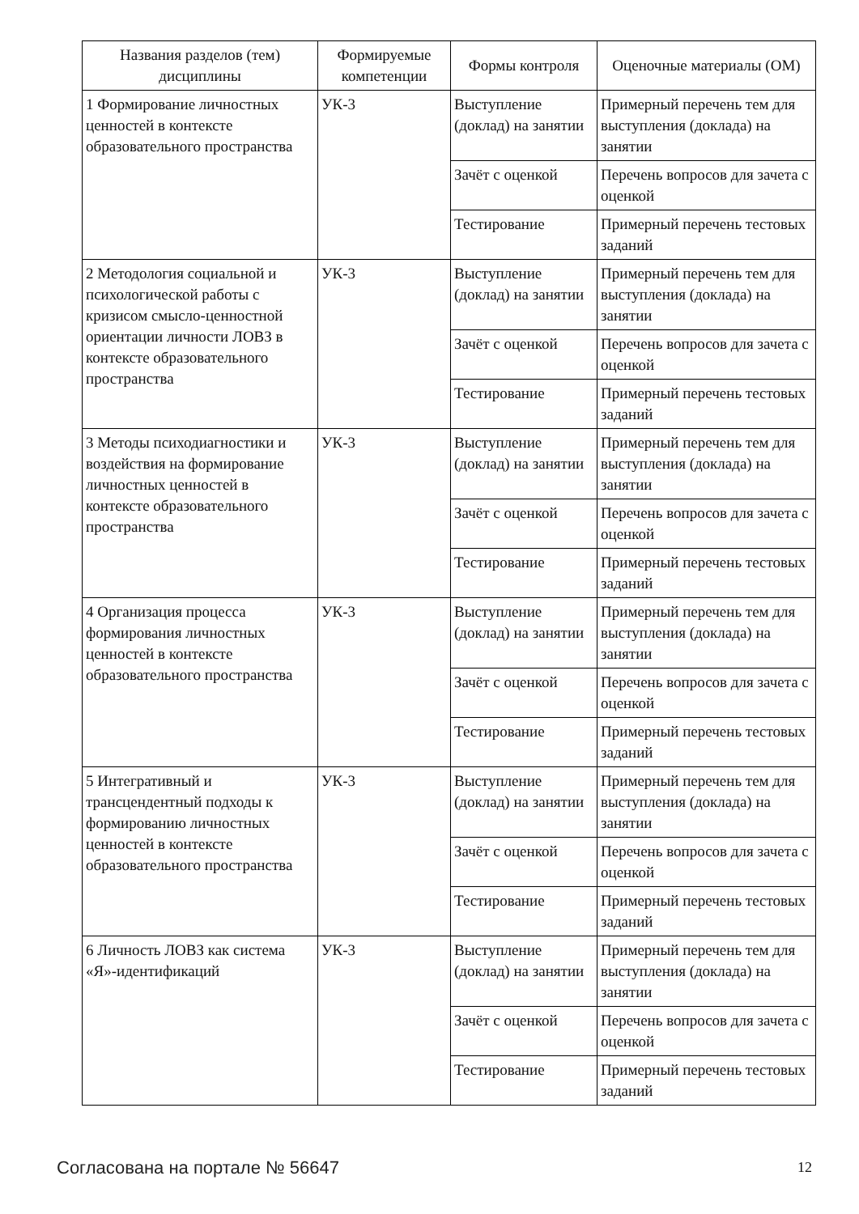| Названия разделов (тем) дисциплины | Формируемые компетенции | Формы контроля | Оценочные материалы (ОМ) |
| --- | --- | --- | --- |
| 1 Формирование личностных ценностей в контексте образовательного пространства | УК-3 | Выступление (доклад) на занятии | Примерный перечень тем для выступления (доклада) на занятии |
| | | Зачёт с оценкой | Перечень вопросов для зачета с оценкой |
| | | Тестирование | Примерный перечень тестовых заданий |
| 2 Методология социальной и психологической работы с кризисом смысло-ценностной ориентации личности ЛОВЗ в контексте образовательного пространства | УК-3 | Выступление (доклад) на занятии | Примерный перечень тем для выступления (доклада) на занятии |
| | | Зачёт с оценкой | Перечень вопросов для зачета с оценкой |
| | | Тестирование | Примерный перечень тестовых заданий |
| 3 Методы психодиагностики и воздействия на формирование личностных ценностей в контексте образовательного пространства | УК-3 | Выступление (доклад) на занятии | Примерный перечень тем для выступления (доклада) на занятии |
| | | Зачёт с оценкой | Перечень вопросов для зачета с оценкой |
| | | Тестирование | Примерный перечень тестовых заданий |
| 4 Организация процесса формирования личностных ценностей в контексте образовательного пространства | УК-3 | Выступление (доклад) на занятии | Примерный перечень тем для выступления (доклада) на занятии |
| | | Зачёт с оценкой | Перечень вопросов для зачета с оценкой |
| | | Тестирование | Примерный перечень тестовых заданий |
| 5 Интегративный и трансцендентный подходы к формированию личностных ценностей в контексте образовательного пространства | УК-3 | Выступление (доклад) на занятии | Примерный перечень тем для выступления (доклада) на занятии |
| | | Зачёт с оценкой | Перечень вопросов для зачета с оценкой |
| | | Тестирование | Примерный перечень тестовых заданий |
| 6 Личность ЛОВЗ как система «Я»-идентификаций | УК-3 | Выступление (доклад) на занятии | Примерный перечень тем для выступления (доклада) на занятии |
| | | Зачёт с оценкой | Перечень вопросов для зачета с оценкой |
| | | Тестирование | Примерный перечень тестовых заданий |
Согласована на портале № 56647 12